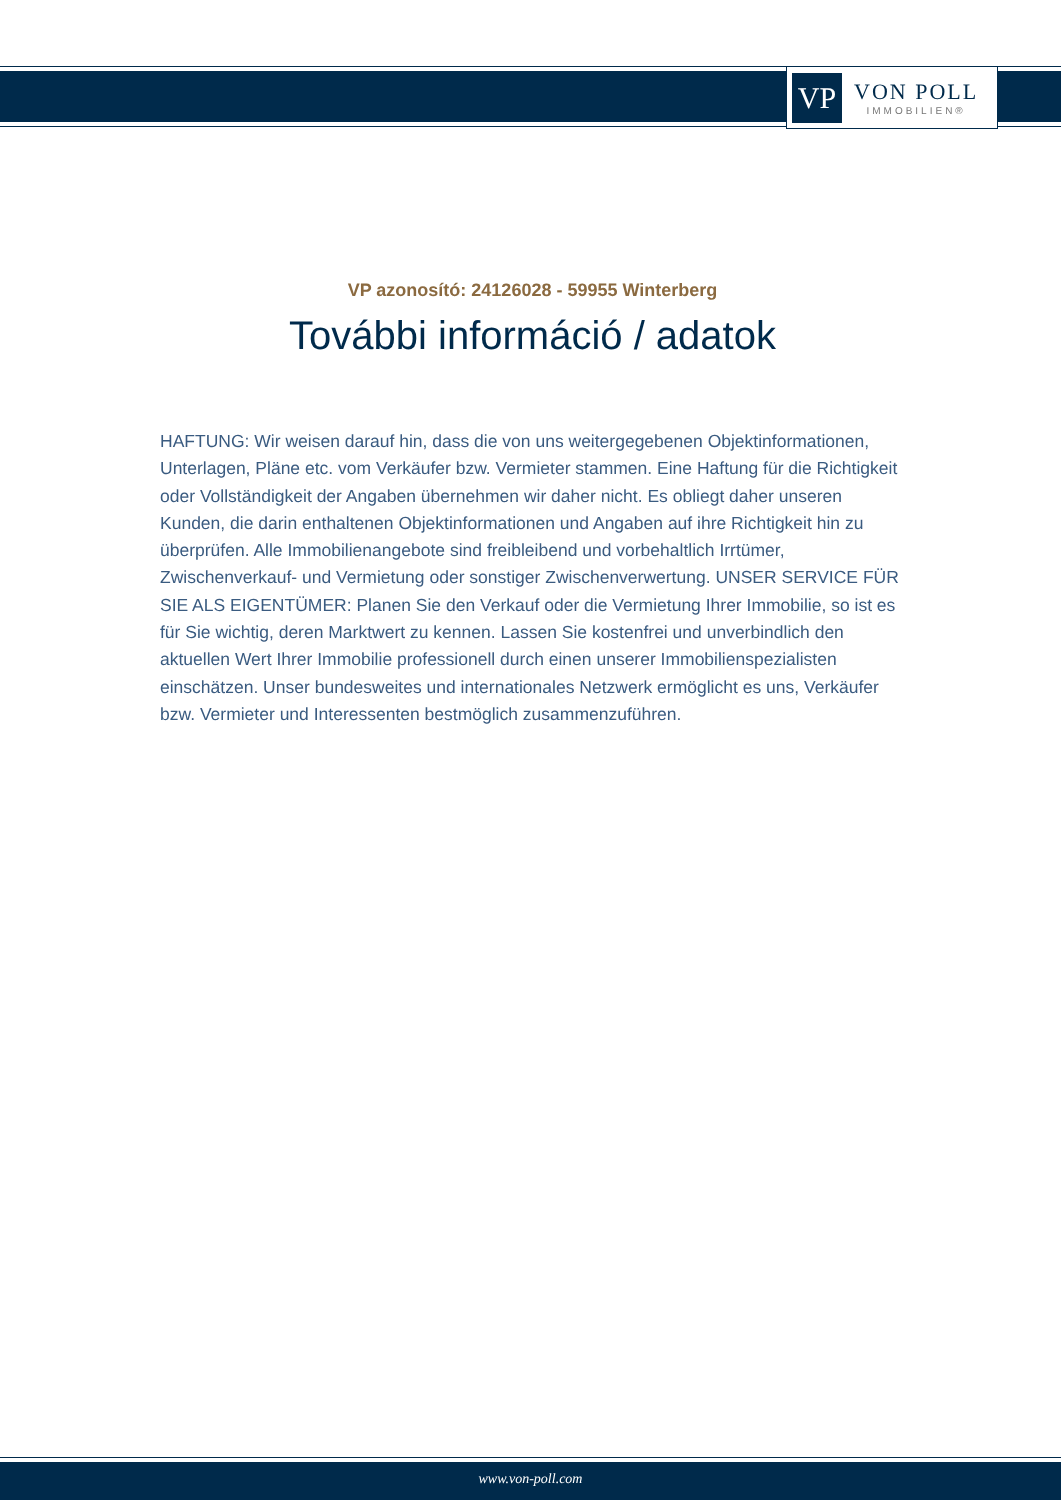VP
VON POLL
IMMOBILIEN®
VP azonosító: 24126028 - 59955 Winterberg
További információ / adatok
HAFTUNG: Wir weisen darauf hin, dass die von uns weitergegebenen Objektinformationen, Unterlagen, Pläne etc. vom Verkäufer bzw. Vermieter stammen. Eine Haftung für die Richtigkeit oder Vollständigkeit der Angaben übernehmen wir daher nicht. Es obliegt daher unseren Kunden, die darin enthaltenen Objektinformationen und Angaben auf ihre Richtigkeit hin zu überprüfen. Alle Immobilienangebote sind freibleibend und vorbehaltlich Irrtümer, Zwischenverkauf- und Vermietung oder sonstiger Zwischenverwertung. UNSER SERVICE FÜR SIE ALS EIGENTÜMER: Planen Sie den Verkauf oder die Vermietung Ihrer Immobilie, so ist es für Sie wichtig, deren Marktwert zu kennen. Lassen Sie kostenfrei und unverbindlich den aktuellen Wert Ihrer Immobilie professionell durch einen unserer Immobilienspezialisten einschätzen. Unser bundesweites und internationales Netzwerk ermöglicht es uns, Verkäufer bzw. Vermieter und Interessenten bestmöglich zusammenzuführen.
www.von-poll.com